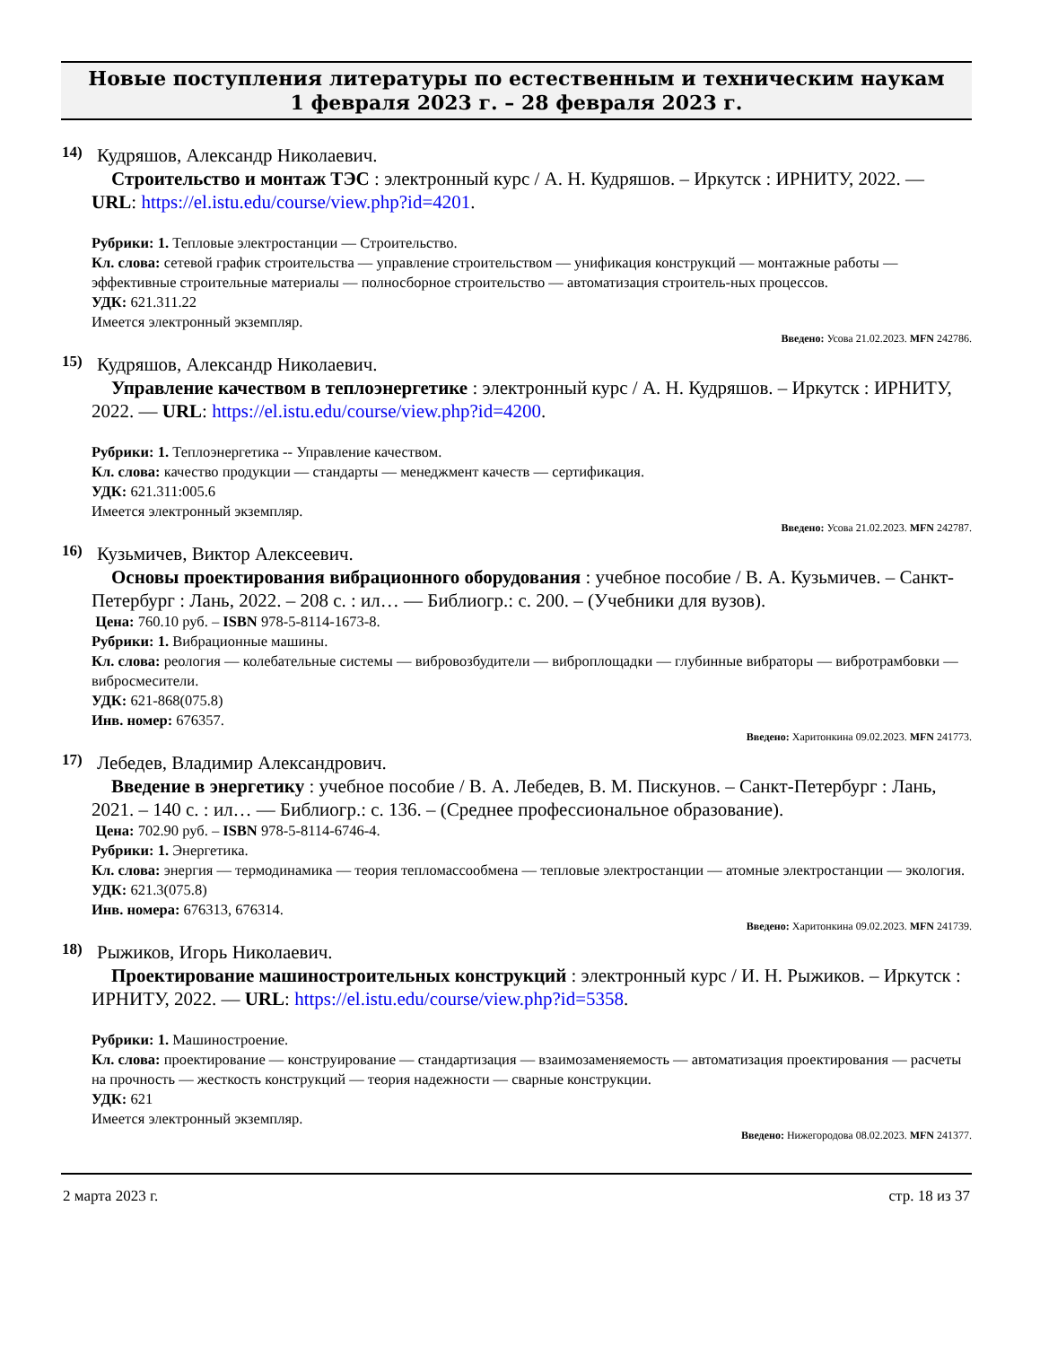Новые поступления литературы по естественным и техническим наукам
1 февраля 2023 г. – 28 февраля 2023 г.
14)
Кудряшов, Александр Николаевич.
Строительство и монтаж ТЭС : электронный курс / А. Н. Кудряшов. – Иркутск : ИРНИТУ, 2022. — URL: https://el.istu.edu/course/view.php?id=4201.
Рубрики: 1. Тепловые электростанции — Строительство.
Кл. слова: сетевой график строительства — управление строительством — унификация конструкций — монтажные работы — эффективные строительные материалы — полносборное строительство — автоматизация строитель-ных процессов.
УДК: 621.311.22
Имеется электронный экземпляр.
Введено: Усова 21.02.2023. MFN 242786.
15)
Кудряшов, Александр Николаевич.
Управление качеством в теплоэнергетике : электронный курс / А. Н. Кудряшов. – Иркутск : ИРНИТУ, 2022. — URL: https://el.istu.edu/course/view.php?id=4200.
Рубрики: 1. Теплоэнергетика -- Управление качеством.
Кл. слова: качество продукции — стандарты — менеджмент качеств — сертификация.
УДК: 621.311:005.6
Имеется электронный экземпляр.
Введено: Усова 21.02.2023. MFN 242787.
16)
Кузьмичев, Виктор Алексеевич.
Основы проектирования вибрационного оборудования : учебное пособие / В. А. Кузьмичев. – Санкт-Петербург : Лань, 2022. – 208 с. : ил… — Библиогр.: с. 200. – (Учебники для вузов).
Цена: 760.10 руб. – ISBN 978-5-8114-1673-8.
Рубрики: 1. Вибрационные машины.
Кл. слова: реология — колебательные системы — вибровозбудители — виброплощадки — глубинные вибраторы — вибротрамбовки — вибросмесители.
УДК: 621-868(075.8)
Инв. номер: 676357.
Введено: Харитонкина 09.02.2023. MFN 241773.
17)
Лебедев, Владимир Александрович.
Введение в энергетику : учебное пособие / В. А. Лебедев, В. М. Пискунов. – Санкт-Петербург : Лань, 2021. – 140 с. : ил… — Библиогр.: с. 136. – (Среднее профессиональное образование).
Цена: 702.90 руб. – ISBN 978-5-8114-6746-4.
Рубрики: 1. Энергетика.
Кл. слова: энергия — термодинамика — теория тепломассообмена — тепловые электростанции — атомные электростанции — экология.
УДК: 621.3(075.8)
Инв. номера: 676313, 676314.
Введено: Харитонкина 09.02.2023. MFN 241739.
18)
Рыжиков, Игорь Николаевич.
Проектирование машиностроительных конструкций : электронный курс / И. Н. Рыжиков. – Иркутск : ИРНИТУ, 2022. — URL: https://el.istu.edu/course/view.php?id=5358.
Рубрики: 1. Машиностроение.
Кл. слова: проектирование — конструирование — стандартизация — взаимозаменяемость — автоматизация проектирования — расчеты на прочность — жесткость конструкций — теория надежности — сварные конструкции.
УДК: 621
Имеется электронный экземпляр.
Введено: Нижегородова 08.02.2023. MFN 241377.
2 марта 2023 г. стр. 18 из 37